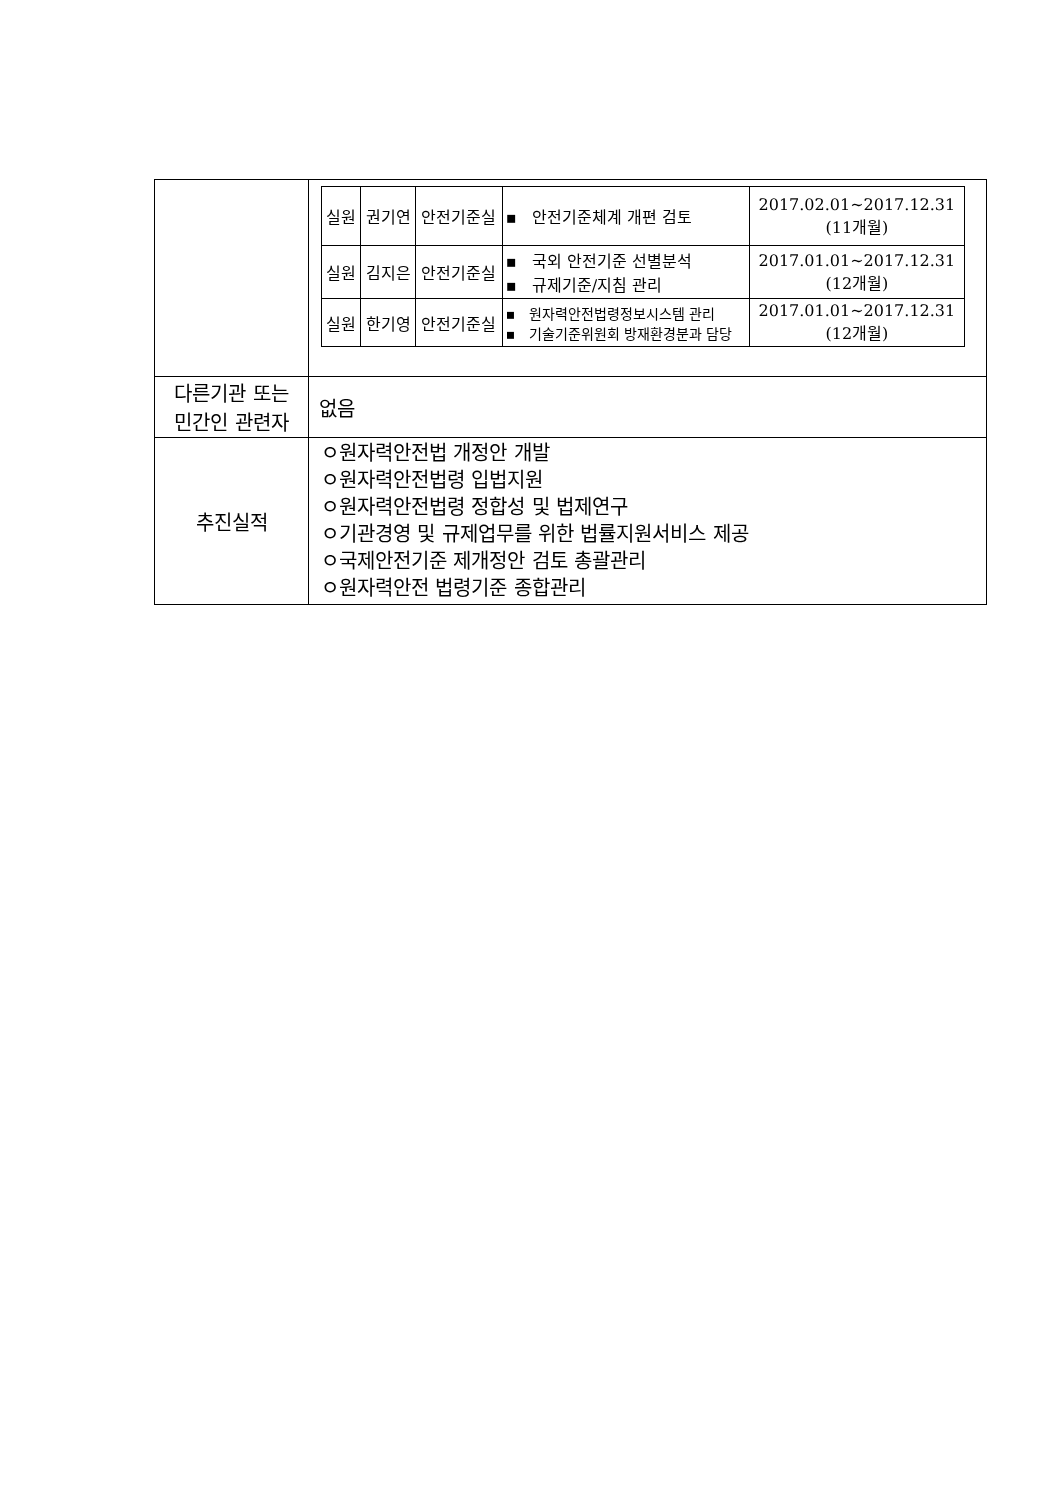| | / 실원 / 권기연 / 안전기준실 / ▪ 안전기준체계 개편 검토 / 2017.02.01~2017.12.31 (11개월) / / 실원 / 김지은 / 안전기준실 / ▪ 국외 안전기준 선별분석 ▪ 규제기준/지침 관리 / 2017.01.01~2017.12.31 (12개월) / / 실원 / 한기영 / 안전기준실 / ▪ 원자력안전법령정보시스템 관리 ▪ 기술기준위원회 방재환경분과 담당 / 2017.01.01~2017.12.31 (12개월) / |
| 다른기관 또는 민간인 관련자 | 없음 |
| 추진실적 | ㅇ원자력안전법 개정안 개발 ㅇ원자력안전법령 입법지원 ㅇ원자력안전법령 정합성 및 법제연구 ㅇ기관경영 및 규제업무를 위한 법률지원서비스 제공 ㅇ국제안전기준 제개정안 검토 총괄관리 ㅇ원자력안전 법령기준 종합관리 |